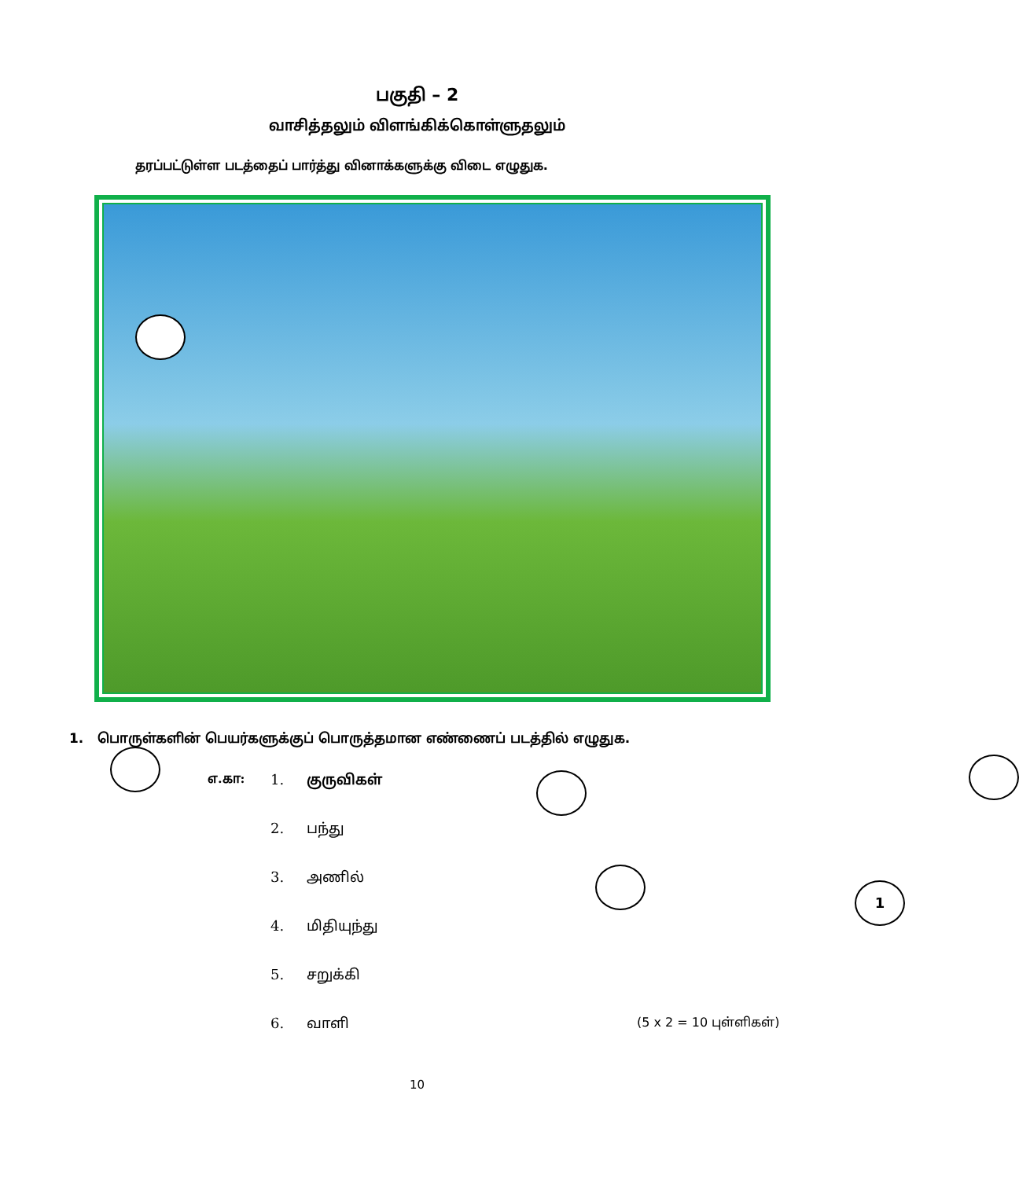பகுதி – 2
வாசித்தலும் விளங்கிக்கொள்ளுதலும்
தரப்பட்டுள்ள படத்தைப் பார்த்து வினாக்களுக்கு விடை எழுதுக.
1
1. பொருள்களின் பெயர்களுக்குப் பொருத்தமான எண்ணைப் படத்தில் எழுதுக.
எ.கா: 1. குருவிகள்
2. பந்து
3. அணில்
4. மிதியுந்து
5. சறுக்கி
6. வாளி (5 x 2 = 10 புள்ளிகள்)
10